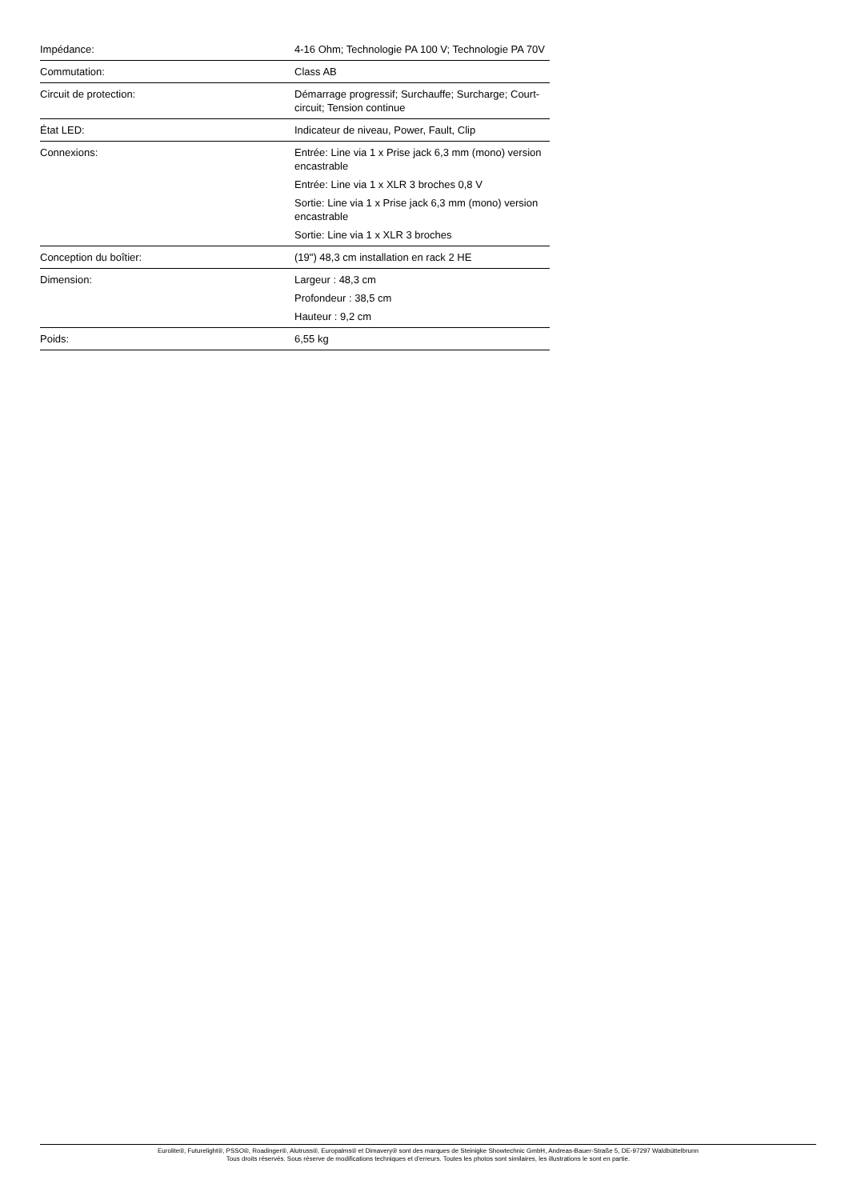| Impédance: | 4-16 Ohm; Technologie PA 100 V; Technologie PA 70V |
| Commutation: | Class AB |
| Circuit de protection: | Démarrage progressif; Surchauffe; Surcharge; Court-circuit; Tension continue |
| État LED: | Indicateur de niveau, Power, Fault, Clip |
| Connexions: | Entrée: Line via 1 x Prise jack 6,3 mm (mono) version encastrable |
| | Entrée: Line via 1 x XLR 3 broches 0,8 V |
| | Sortie: Line via 1 x Prise jack 6,3 mm (mono) version encastrable |
| | Sortie: Line via 1 x XLR 3 broches |
| Conception du boîtier: | (19") 48,3 cm installation en rack 2 HE |
| Dimension: | Largeur : 48,3 cm |
| | Profondeur : 38,5 cm |
| | Hauteur : 9,2 cm |
| Poids: | 6,55 kg |
Eurolite®, Futurelight®, PSSO®, Roadinger®, Alutruss®, Europalms® et Dimavery® sont des marques de Steinigke Showtechnic GmbH, Andreas-Bauer-Straße 5, DE-97297 Waldbüttelbrunn
Tous droits réservés. Sous réserve de modifications techniques et d'erreurs. Toutes les photos sont similaires, les illustrations le sont en partie.